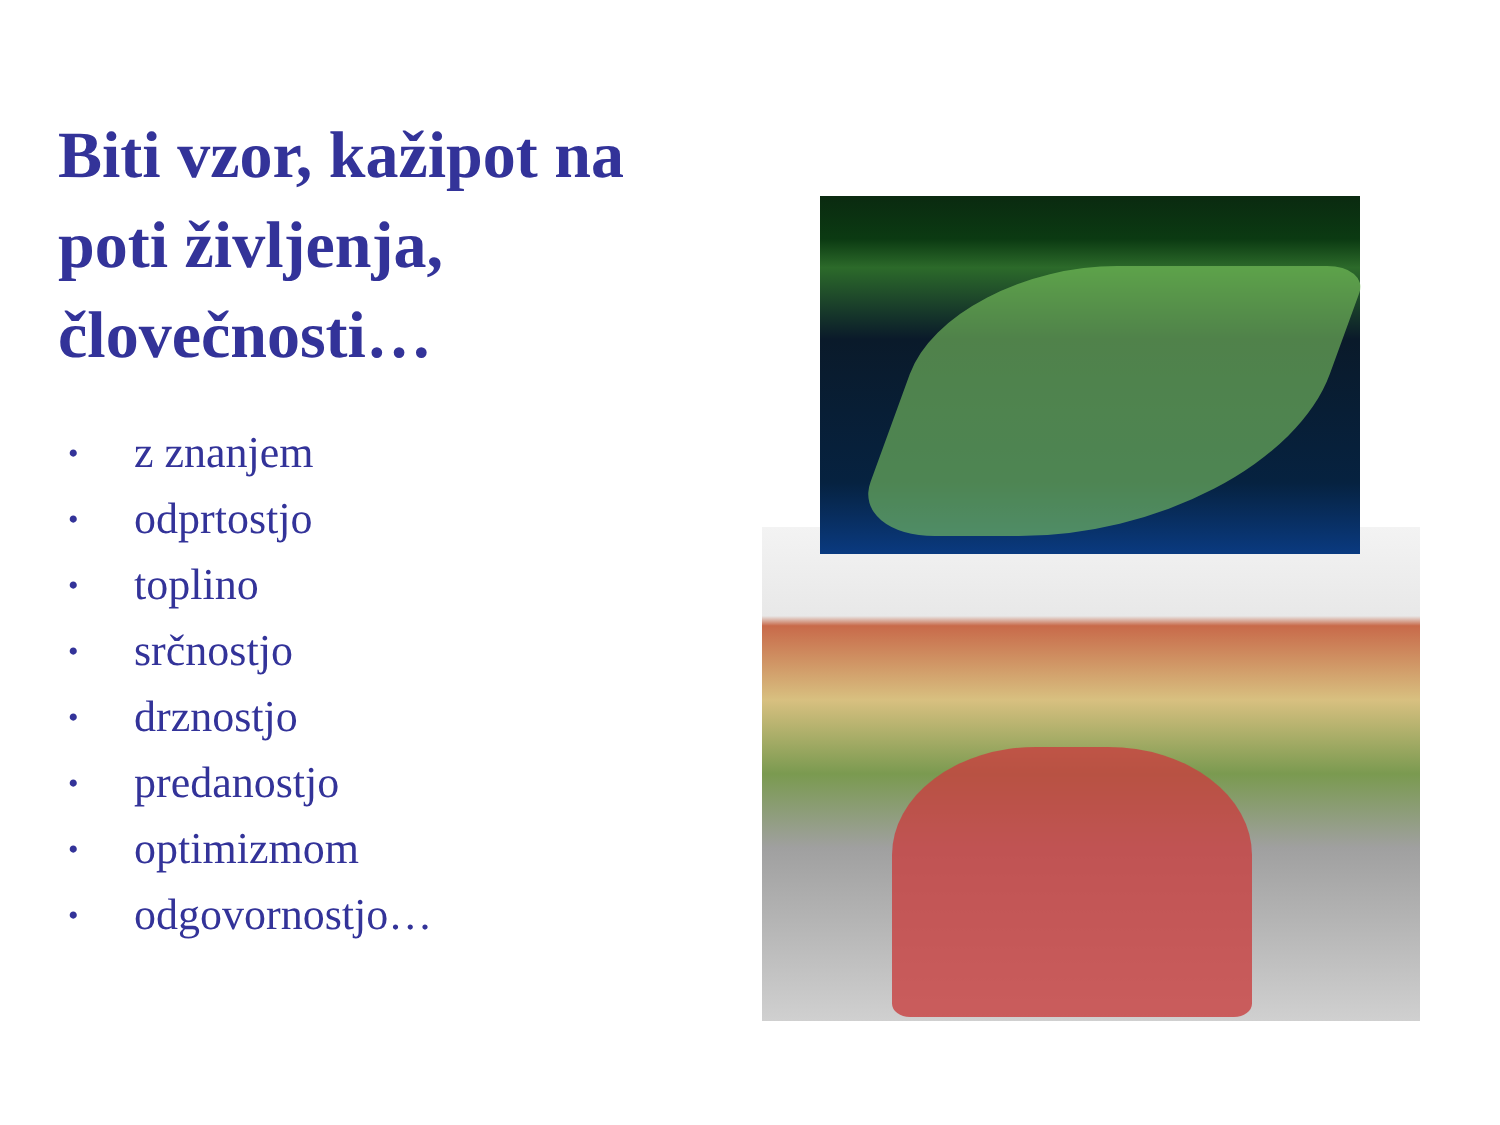Biti vzor, kažipot na poti življenja, človečnosti…
• z znanjem
• odprtostjo
• toplino
• srčnostjo
• drznostjo
• predanostjo
• optimizmom
• odgovornostjo…